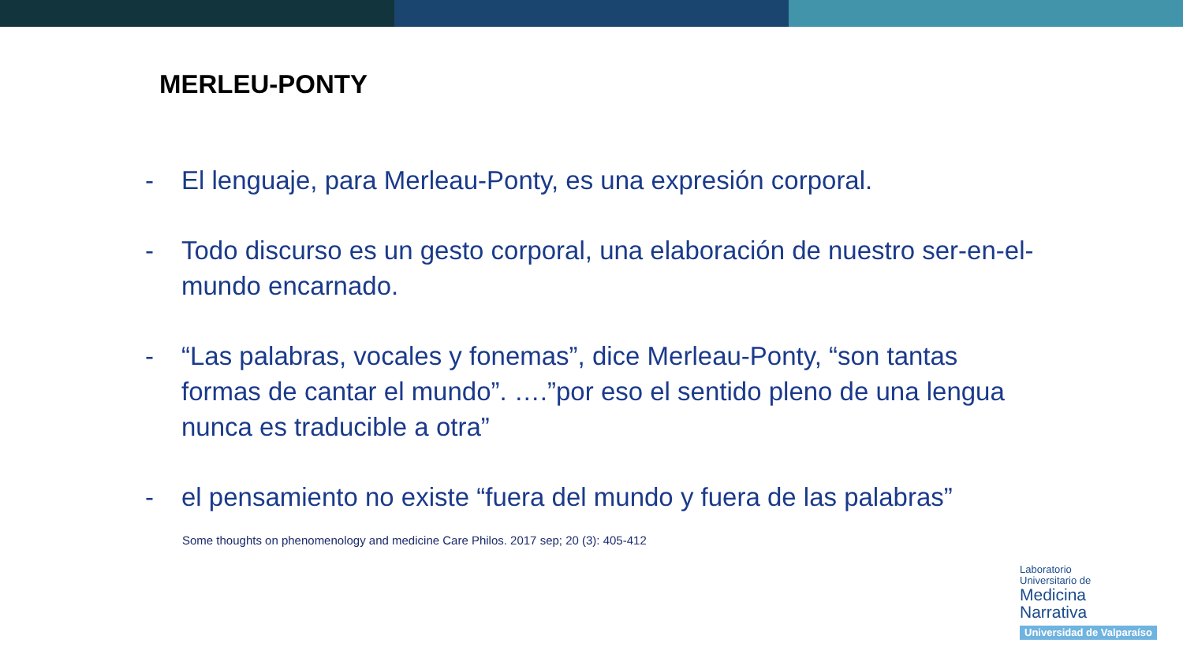MERLEU-PONTY
- El lenguaje, para Merleau-Ponty, es una expresión corporal.
- Todo discurso es un gesto corporal, una elaboración de nuestro ser-en-el-mundo encarnado.
- “Las palabras, vocales y fonemas”, dice Merleau-Ponty, “son tantas formas de cantar el mundo”. ….”por eso el sentido pleno de una lengua nunca es traducible a otra”
- el pensamiento no existe “fuera del mundo y fuera de las palabras”
Some thoughts on phenomenology and medicine Care Philos. 2017 sep; 20 (3): 405-412
Laboratorio
Universitario de
Medicina
Narrativa
Universidad de Valparaíso